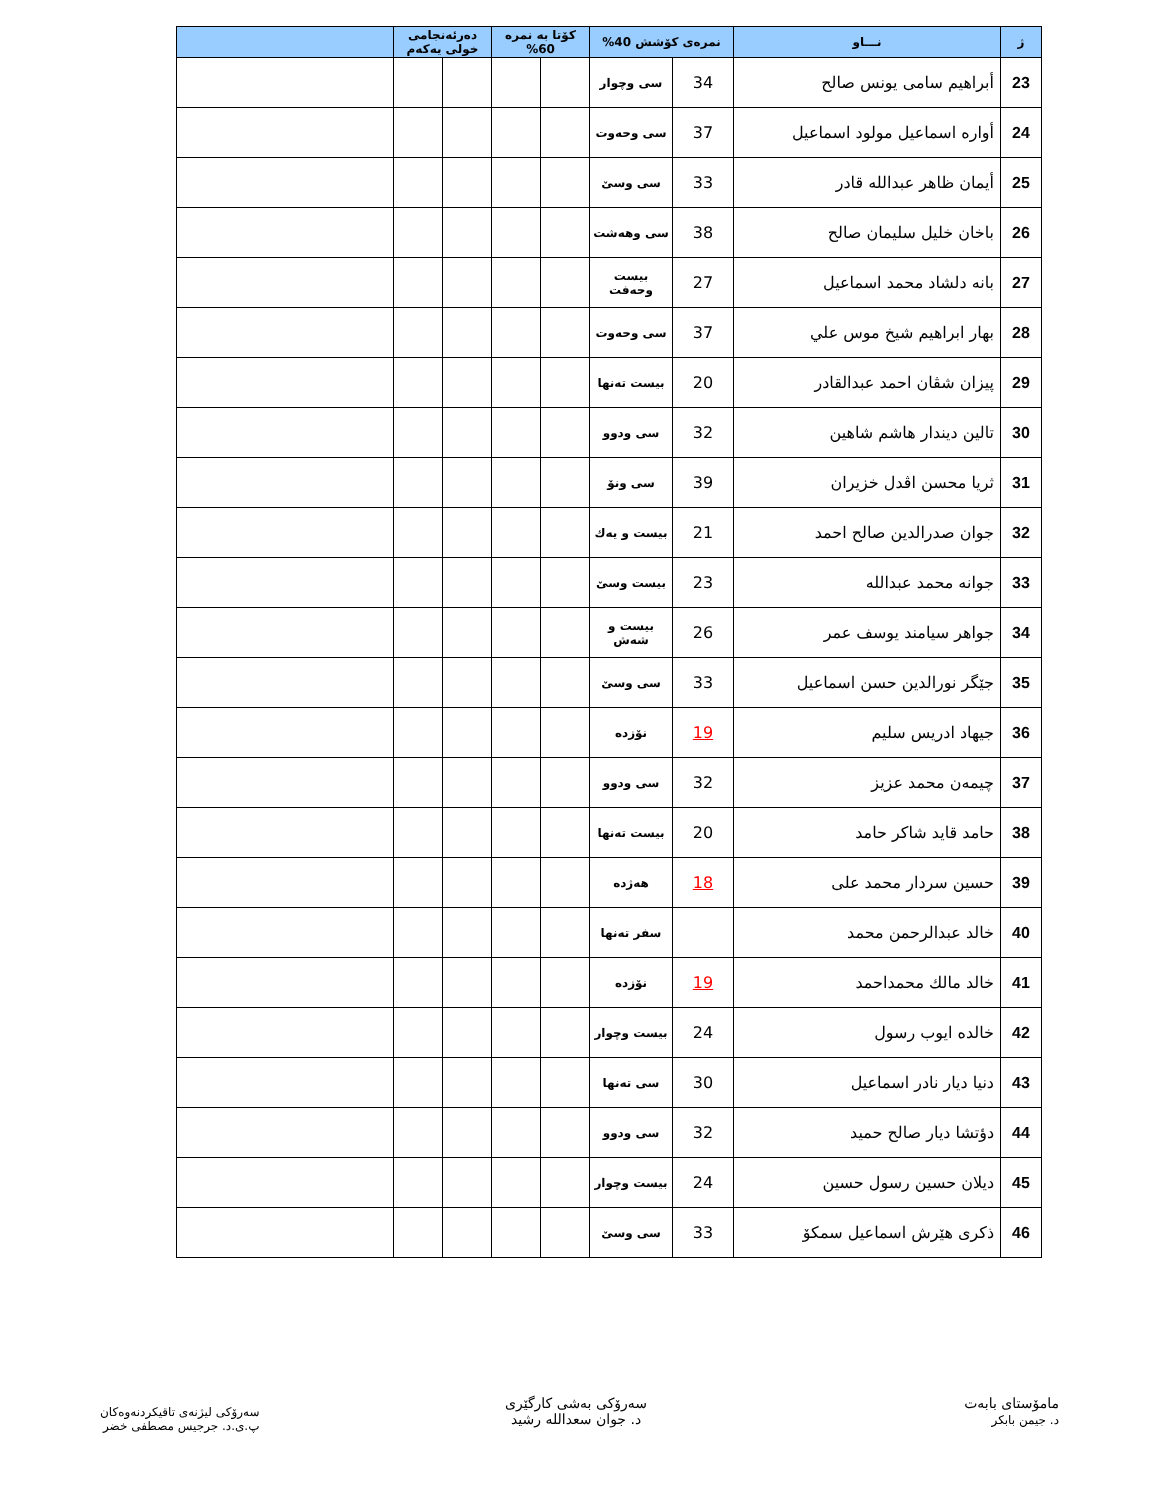| ژ | نـــاو | نمرەی کۆشش 40% | | کۆتا بە نمرە 60% | | دەرئەنجامی خولی یەکەم | | |
| --- | --- | --- | --- | --- | --- | --- | --- | --- |
| 23 | أبراهيم سامى يونس صالح | 34 | سی وچوار | | | | | |
| 24 | أواره اسماعيل مولود اسماعيل | 37 | سی وحەوت | | | | | |
| 25 | أيمان ظاهر عبدالله قادر | 33 | سی وسێ | | | | | |
| 26 | باخان خليل سليمان صالح | 38 | سی وهەشت | | | | | |
| 27 | بانه دلشاد محمد اسماعيل | 27 | بيست وحەفت | | | | | |
| 28 | بهار ابراهيم شيخ موس علي | 37 | سی وحەوت | | | | | |
| 29 | پيزان شڤان احمد عبدالقادر | 20 | بيست تەنها | | | | | |
| 30 | تالين ديندار هاشم شاهين | 32 | سی ودوو | | | | | |
| 31 | ثريا محسن اڤدل خزيران | 39 | سی ونۆ | | | | | |
| 32 | جوان صدرالدين صالح احمد | 21 | بيست و يەك | | | | | |
| 33 | جوانه محمد عبدالله | 23 | بيست وسێ | | | | | |
| 34 | جواهر سيامند يوسف عمر | 26 | بيست و شەش | | | | | |
| 35 | جێگر نورالدين حسن اسماعيل | 33 | سی وسێ | | | | | |
| 36 | جيهاد ادريس سليم | 19 | نۆزدە | | | | | |
| 37 | چيمەن محمد عزيز | 32 | سی ودوو | | | | | |
| 38 | حامد قايد شاكر حامد | 20 | بيست تەنها | | | | | |
| 39 | حسين سردار محمد على | 18 | هەژدە | | | | | |
| 40 | خالد عبدالرحمن محمد | | سفر تەنها | | | | | |
| 41 | خالد مالك محمداحمد | 19 | نۆزدە | | | | | |
| 42 | خالده ايوب رسول | 24 | بيست وچوار | | | | | |
| 43 | دنيا ديار نادر اسماعيل | 30 | سی تەنها | | | | | |
| 44 | دؤتشا ديار صالح حميد | 32 | سی ودوو | | | | | |
| 45 | ديلان حسين رسول حسين | 24 | بيست وچوار | | | | | |
| 46 | ذكرى هێرش اسماعيل سمكۆ | 33 | سی وسێ | | | | | |
مامۆستای بابەت
د. جيمن بابكر
سەرۆكی بەشی كارگێری
د. جوان سعدالله رشيد
سەرۆكی ليژنەی تاقيكردنەوەكان
پ.ی.د. جرجيس مصطفى خضر